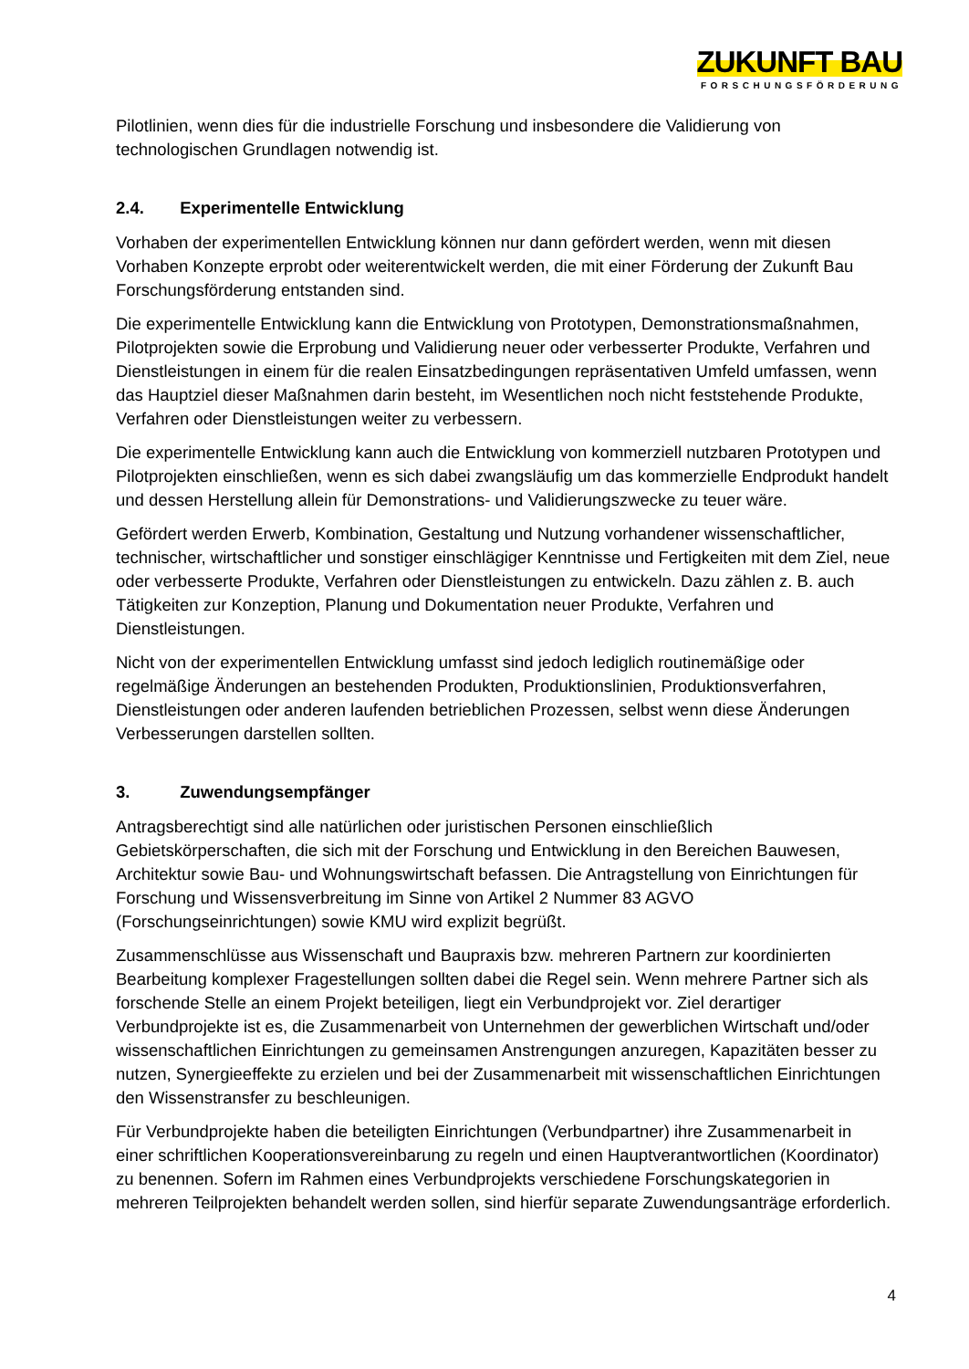ZUKUNFT BAU
FORSCHUNGSFÖRDERUNG
Pilotlinien, wenn dies für die industrielle Forschung und insbesondere die Validierung von technologischen Grundlagen notwendig ist.
2.4. Experimentelle Entwicklung
Vorhaben der experimentellen Entwicklung können nur dann gefördert werden, wenn mit diesen Vorhaben Konzepte erprobt oder weiterentwickelt werden, die mit einer Förderung der Zukunft Bau Forschungsförderung entstanden sind.
Die experimentelle Entwicklung kann die Entwicklung von Prototypen, Demonstrationsmaßnahmen, Pilotprojekten sowie die Erprobung und Validierung neuer oder verbesserter Produkte, Verfahren und Dienstleistungen in einem für die realen Einsatzbedingungen repräsentativen Umfeld umfassen, wenn das Hauptziel dieser Maßnahmen darin besteht, im Wesentlichen noch nicht feststehende Produkte, Verfahren oder Dienstleistungen weiter zu verbessern.
Die experimentelle Entwicklung kann auch die Entwicklung von kommerziell nutzbaren Prototypen und Pilotprojekten einschließen, wenn es sich dabei zwangsläufig um das kommerzielle Endprodukt handelt und dessen Herstellung allein für Demonstrations- und Validierungszwecke zu teuer wäre.
Gefördert werden Erwerb, Kombination, Gestaltung und Nutzung vorhandener wissenschaftlicher, technischer, wirtschaftlicher und sonstiger einschlägiger Kenntnisse und Fertigkeiten mit dem Ziel, neue oder verbesserte Produkte, Verfahren oder Dienstleistungen zu entwickeln. Dazu zählen z. B. auch Tätigkeiten zur Konzeption, Planung und Dokumentation neuer Produkte, Verfahren und Dienstleistungen.
Nicht von der experimentellen Entwicklung umfasst sind jedoch lediglich routinemäßige oder regelmäßige Änderungen an bestehenden Produkten, Produktionslinien, Produktionsverfahren, Dienstleistungen oder anderen laufenden betrieblichen Prozessen, selbst wenn diese Änderungen Verbesserungen darstellen sollten.
3. Zuwendungsempfänger
Antragsberechtigt sind alle natürlichen oder juristischen Personen einschließlich Gebietskörperschaften, die sich mit der Forschung und Entwicklung in den Bereichen Bauwesen, Architektur sowie Bau- und Wohnungswirtschaft befassen. Die Antragstellung von Einrichtungen für Forschung und Wissensverbreitung im Sinne von Artikel 2 Nummer 83 AGVO (Forschungseinrichtungen) sowie KMU wird explizit begrüßt.
Zusammenschlüsse aus Wissenschaft und Baupraxis bzw. mehreren Partnern zur koordinierten Bearbeitung komplexer Fragestellungen sollten dabei die Regel sein. Wenn mehrere Partner sich als forschende Stelle an einem Projekt beteiligen, liegt ein Verbundprojekt vor. Ziel derartiger Verbundprojekte ist es, die Zusammenarbeit von Unternehmen der gewerblichen Wirtschaft und/oder wissenschaftlichen Einrichtungen zu gemeinsamen Anstrengungen anzuregen, Kapazitäten besser zu nutzen, Synergieeffekte zu erzielen und bei der Zusammenarbeit mit wissenschaftlichen Einrichtungen den Wissenstransfer zu beschleunigen.
Für Verbundprojekte haben die beteiligten Einrichtungen (Verbundpartner) ihre Zusammenarbeit in einer schriftlichen Kooperationsvereinbarung zu regeln und einen Hauptverantwortlichen (Koordinator) zu benennen. Sofern im Rahmen eines Verbundprojekts verschiedene Forschungskategorien in mehreren Teilprojekten behandelt werden sollen, sind hierfür separate Zuwendungsanträge erforderlich.
4